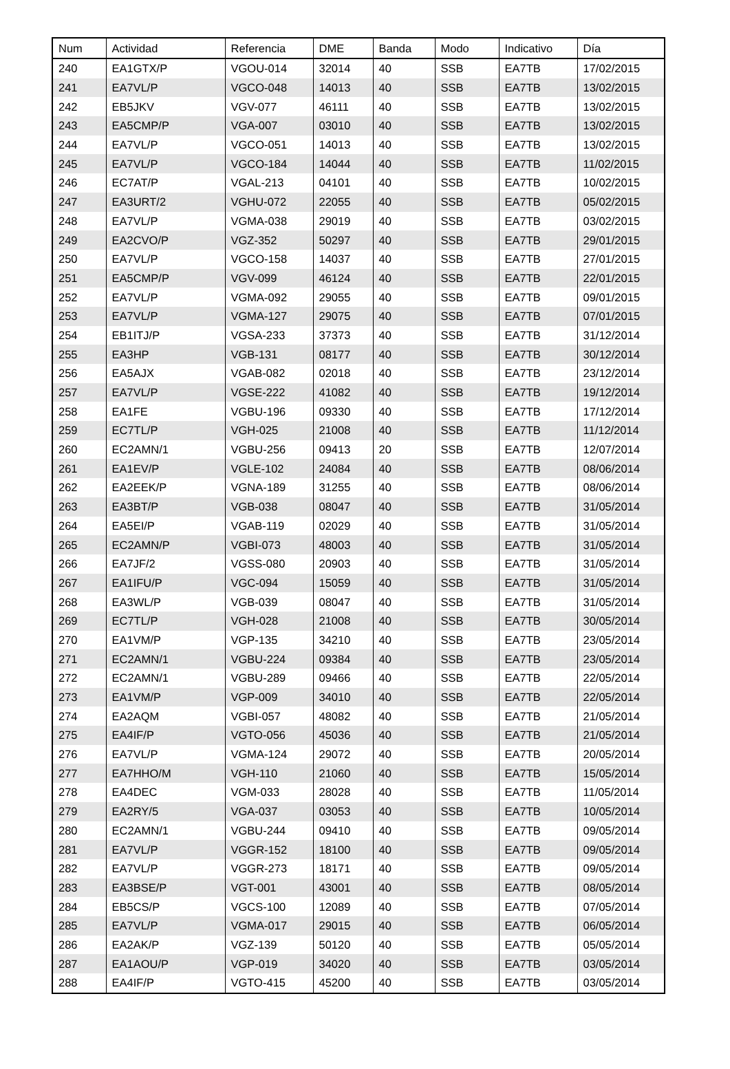| Num | Actividad | Referencia | DME | Banda | Modo | Indicativo | Día |
| --- | --- | --- | --- | --- | --- | --- | --- |
| 240 | EA1GTX/P | VGOU-014 | 32014 | 40 | SSB | EA7TB | 17/02/2015 |
| 241 | EA7VL/P | VGCO-048 | 14013 | 40 | SSB | EA7TB | 13/02/2015 |
| 242 | EB5JKV | VGV-077 | 46111 | 40 | SSB | EA7TB | 13/02/2015 |
| 243 | EA5CMP/P | VGA-007 | 03010 | 40 | SSB | EA7TB | 13/02/2015 |
| 244 | EA7VL/P | VGCO-051 | 14013 | 40 | SSB | EA7TB | 13/02/2015 |
| 245 | EA7VL/P | VGCO-184 | 14044 | 40 | SSB | EA7TB | 11/02/2015 |
| 246 | EC7AT/P | VGAL-213 | 04101 | 40 | SSB | EA7TB | 10/02/2015 |
| 247 | EA3URT/2 | VGHU-072 | 22055 | 40 | SSB | EA7TB | 05/02/2015 |
| 248 | EA7VL/P | VGMA-038 | 29019 | 40 | SSB | EA7TB | 03/02/2015 |
| 249 | EA2CVO/P | VGZ-352 | 50297 | 40 | SSB | EA7TB | 29/01/2015 |
| 250 | EA7VL/P | VGCO-158 | 14037 | 40 | SSB | EA7TB | 27/01/2015 |
| 251 | EA5CMP/P | VGV-099 | 46124 | 40 | SSB | EA7TB | 22/01/2015 |
| 252 | EA7VL/P | VGMA-092 | 29055 | 40 | SSB | EA7TB | 09/01/2015 |
| 253 | EA7VL/P | VGMA-127 | 29075 | 40 | SSB | EA7TB | 07/01/2015 |
| 254 | EB1ITJ/P | VGSA-233 | 37373 | 40 | SSB | EA7TB | 31/12/2014 |
| 255 | EA3HP | VGB-131 | 08177 | 40 | SSB | EA7TB | 30/12/2014 |
| 256 | EA5AJX | VGAB-082 | 02018 | 40 | SSB | EA7TB | 23/12/2014 |
| 257 | EA7VL/P | VGSE-222 | 41082 | 40 | SSB | EA7TB | 19/12/2014 |
| 258 | EA1FE | VGBU-196 | 09330 | 40 | SSB | EA7TB | 17/12/2014 |
| 259 | EC7TL/P | VGH-025 | 21008 | 40 | SSB | EA7TB | 11/12/2014 |
| 260 | EC2AMN/1 | VGBU-256 | 09413 | 20 | SSB | EA7TB | 12/07/2014 |
| 261 | EA1EV/P | VGLE-102 | 24084 | 40 | SSB | EA7TB | 08/06/2014 |
| 262 | EA2EEK/P | VGNA-189 | 31255 | 40 | SSB | EA7TB | 08/06/2014 |
| 263 | EA3BT/P | VGB-038 | 08047 | 40 | SSB | EA7TB | 31/05/2014 |
| 264 | EA5EI/P | VGAB-119 | 02029 | 40 | SSB | EA7TB | 31/05/2014 |
| 265 | EC2AMN/P | VGBI-073 | 48003 | 40 | SSB | EA7TB | 31/05/2014 |
| 266 | EA7JF/2 | VGSS-080 | 20903 | 40 | SSB | EA7TB | 31/05/2014 |
| 267 | EA1IFU/P | VGC-094 | 15059 | 40 | SSB | EA7TB | 31/05/2014 |
| 268 | EA3WL/P | VGB-039 | 08047 | 40 | SSB | EA7TB | 31/05/2014 |
| 269 | EC7TL/P | VGH-028 | 21008 | 40 | SSB | EA7TB | 30/05/2014 |
| 270 | EA1VM/P | VGP-135 | 34210 | 40 | SSB | EA7TB | 23/05/2014 |
| 271 | EC2AMN/1 | VGBU-224 | 09384 | 40 | SSB | EA7TB | 23/05/2014 |
| 272 | EC2AMN/1 | VGBU-289 | 09466 | 40 | SSB | EA7TB | 22/05/2014 |
| 273 | EA1VM/P | VGP-009 | 34010 | 40 | SSB | EA7TB | 22/05/2014 |
| 274 | EA2AQM | VGBI-057 | 48082 | 40 | SSB | EA7TB | 21/05/2014 |
| 275 | EA4IF/P | VGTO-056 | 45036 | 40 | SSB | EA7TB | 21/05/2014 |
| 276 | EA7VL/P | VGMA-124 | 29072 | 40 | SSB | EA7TB | 20/05/2014 |
| 277 | EA7HHO/M | VGH-110 | 21060 | 40 | SSB | EA7TB | 15/05/2014 |
| 278 | EA4DEC | VGM-033 | 28028 | 40 | SSB | EA7TB | 11/05/2014 |
| 279 | EA2RY/5 | VGA-037 | 03053 | 40 | SSB | EA7TB | 10/05/2014 |
| 280 | EC2AMN/1 | VGBU-244 | 09410 | 40 | SSB | EA7TB | 09/05/2014 |
| 281 | EA7VL/P | VGGR-152 | 18100 | 40 | SSB | EA7TB | 09/05/2014 |
| 282 | EA7VL/P | VGGR-273 | 18171 | 40 | SSB | EA7TB | 09/05/2014 |
| 283 | EA3BSE/P | VGT-001 | 43001 | 40 | SSB | EA7TB | 08/05/2014 |
| 284 | EB5CS/P | VGCS-100 | 12089 | 40 | SSB | EA7TB | 07/05/2014 |
| 285 | EA7VL/P | VGMA-017 | 29015 | 40 | SSB | EA7TB | 06/05/2014 |
| 286 | EA2AK/P | VGZ-139 | 50120 | 40 | SSB | EA7TB | 05/05/2014 |
| 287 | EA1AOU/P | VGP-019 | 34020 | 40 | SSB | EA7TB | 03/05/2014 |
| 288 | EA4IF/P | VGTO-415 | 45200 | 40 | SSB | EA7TB | 03/05/2014 |